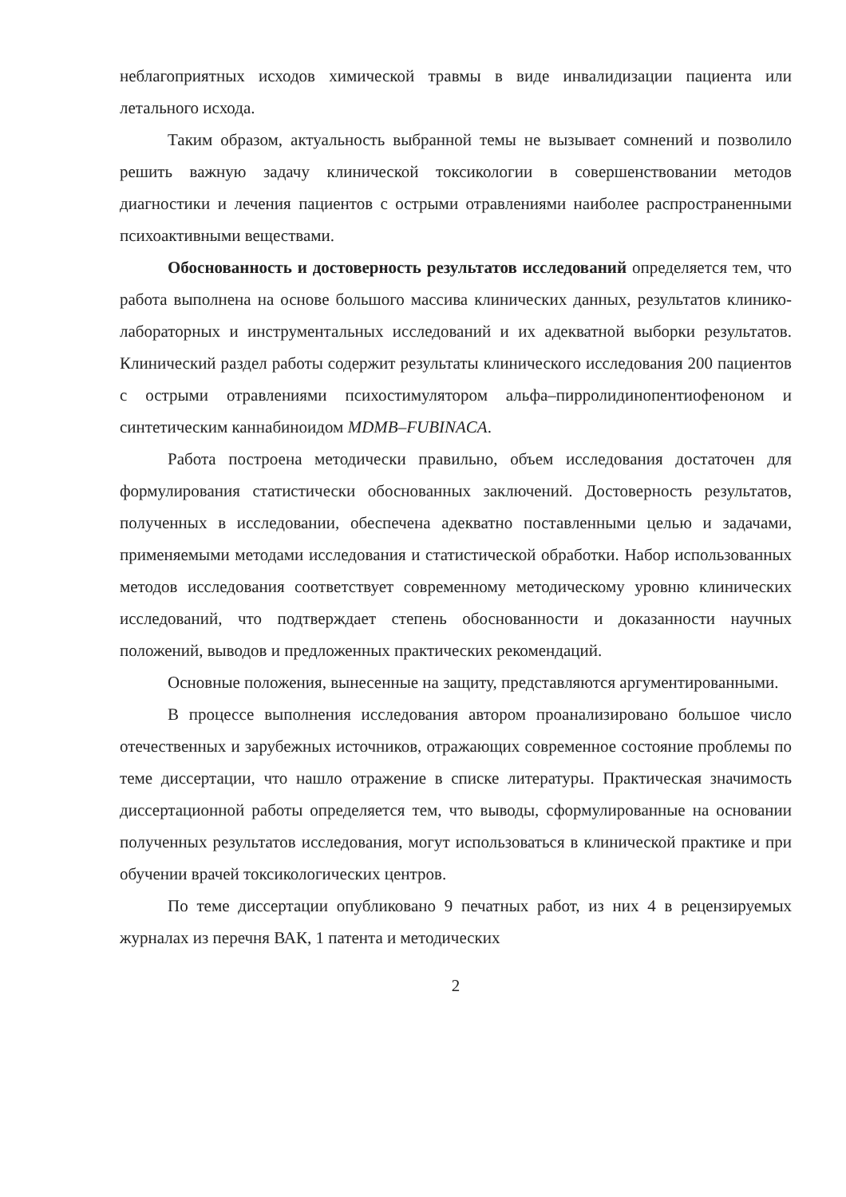неблагоприятных исходов химической травмы в виде инвалидизации пациента или летального исхода.
Таким образом, актуальность выбранной темы не вызывает сомнений и позволило решить важную задачу клинической токсикологии в совершенствовании методов диагностики и лечения пациентов с острыми отравлениями наиболее распространенными психоактивными веществами.
Обоснованность и достоверность результатов исследований определяется тем, что работа выполнена на основе большого массива клинических данных, результатов клинико-лабораторных и инструментальных исследований и их адекватной выборки результатов. Клинический раздел работы содержит результаты клинического исследования 200 пациентов с острыми отравлениями психостимулятором альфа–пирролидинопентиофеноном и синтетическим каннабиноидом MDMB–FUBINACA.
Работа построена методически правильно, объем исследования достаточен для формулирования статистически обоснованных заключений. Достоверность результатов, полученных в исследовании, обеспечена адекватно поставленными целью и задачами, применяемыми методами исследования и статистической обработки. Набор использованных методов исследования соответствует современному методическому уровню клинических исследований, что подтверждает степень обоснованности и доказанности научных положений, выводов и предложенных практических рекомендаций.
Основные положения, вынесенные на защиту, представляются аргументированными.
В процессе выполнения исследования автором проанализировано большое число отечественных и зарубежных источников, отражающих современное состояние проблемы по теме диссертации, что нашло отражение в списке литературы. Практическая значимость диссертационной работы определяется тем, что выводы, сформулированные на основании полученных результатов исследования, могут использоваться в клинической практике и при обучении врачей токсикологических центров.
По теме диссертации опубликовано 9 печатных работ, из них 4 в рецензируемых журналах из перечня ВАК, 1 патента и методических
2